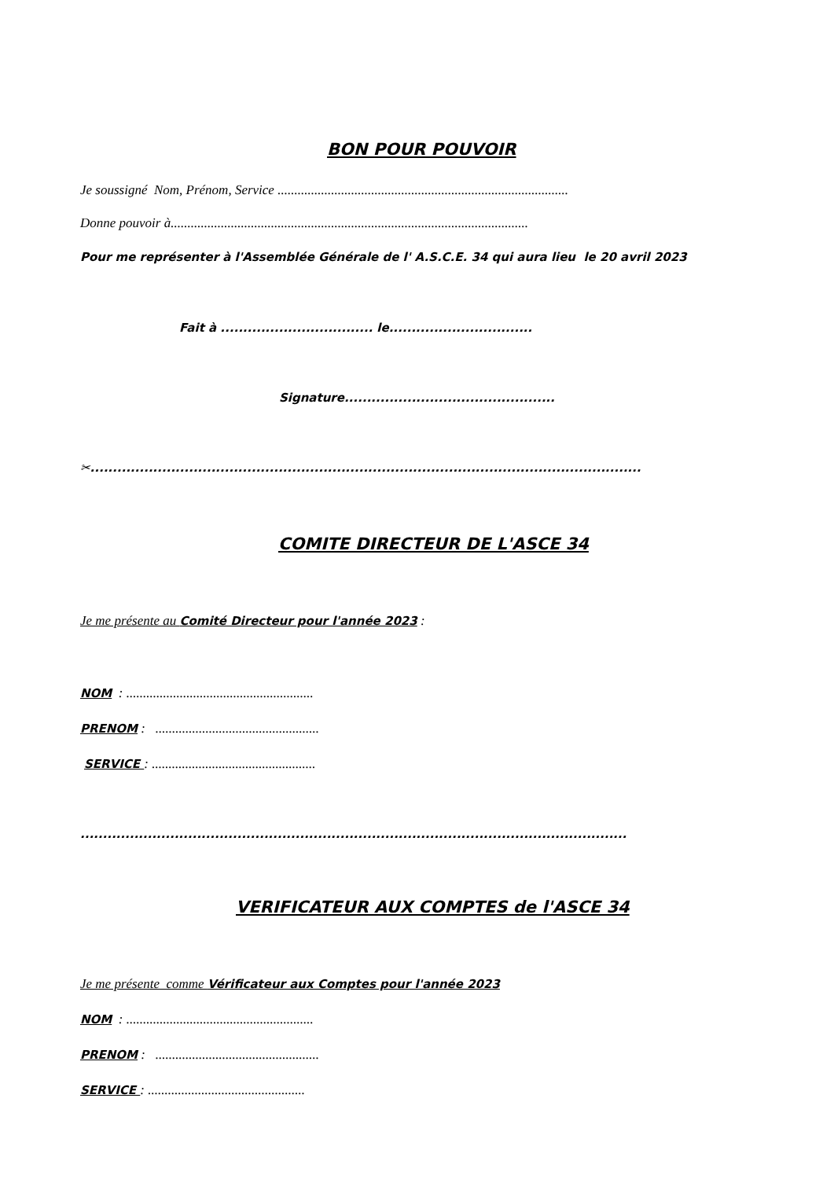BON POUR POUVOIR
Je soussigné Nom, Prénom, Service .......................................................................................
Donne pouvoir à...........................................................................................................
Pour me représenter à l'Assemblée Générale de l' A.S.C.E. 34 qui aura lieu le 20 avril 2023
Fait à .................................. le................................
Signature...............................................
✂...........................................................................................................................
COMITE DIRECTEUR DE L'ASCE 34
Je me présente au Comité Directeur pour l'année 2023 :
NOM : ........................................................
PRENOM : .................................................
SERVICE : .................................................
..........................................................................................................................
VERIFICATEUR AUX COMPTES de l'ASCE 34
Je me présente comme Vérificateur aux Comptes pour l'année 2023
NOM : ........................................................
PRENOM : .................................................
SERVICE : ...............................................